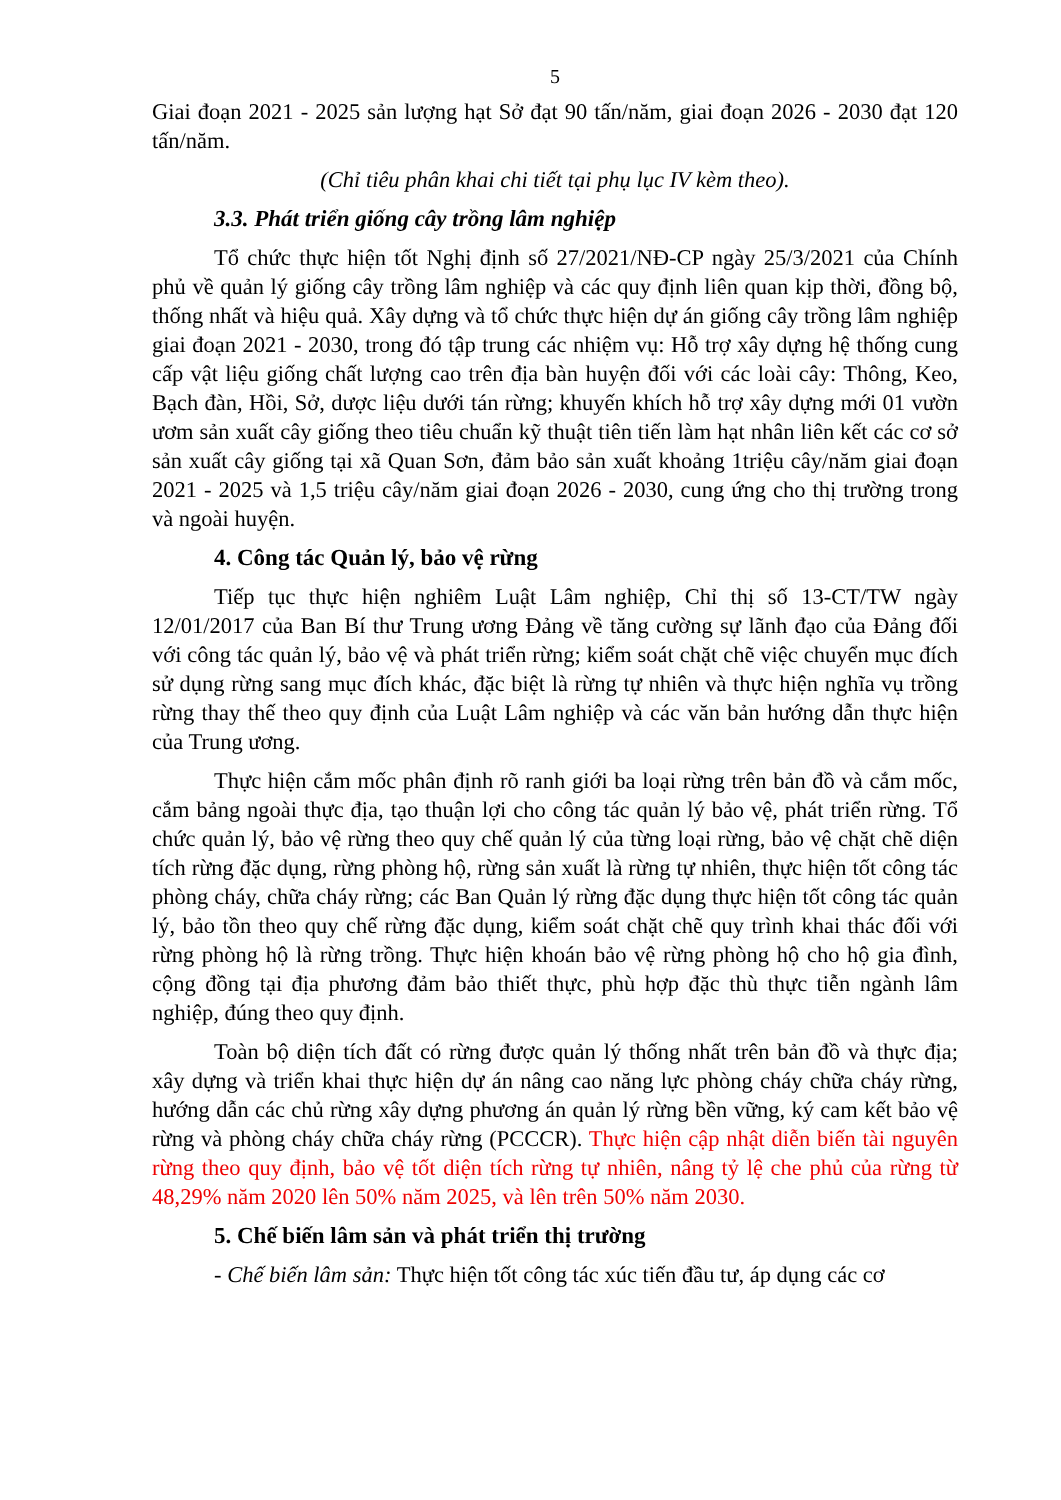5
Giai đoạn 2021 - 2025 sản lượng hạt Sở đạt 90 tấn/năm, giai đoạn 2026 - 2030 đạt 120 tấn/năm.
(Chỉ tiêu phân khai chi tiết tại phụ lục IV kèm theo).
3.3. Phát triển giống cây trồng lâm nghiệp
Tổ chức thực hiện tốt Nghị định số 27/2021/NĐ-CP ngày 25/3/2021 của Chính phủ về quản lý giống cây trồng lâm nghiệp và các quy định liên quan kịp thời, đồng bộ, thống nhất và hiệu quả. Xây dựng và tổ chức thực hiện dự án giống cây trồng lâm nghiệp giai đoạn 2021 - 2030, trong đó tập trung các nhiệm vụ: Hỗ trợ xây dựng hệ thống cung cấp vật liệu giống chất lượng cao trên địa bàn huyện đối với các loài cây: Thông, Keo, Bạch đàn, Hồi, Sở, dược liệu dưới tán rừng; khuyến khích hỗ trợ xây dựng mới 01 vườn ươm sản xuất cây giống theo tiêu chuẩn kỹ thuật tiên tiến làm hạt nhân liên kết các cơ sở sản xuất cây giống tại xã Quan Sơn, đảm bảo sản xuất khoảng 1triệu cây/năm giai đoạn 2021 - 2025 và 1,5 triệu cây/năm giai đoạn 2026 - 2030, cung ứng cho thị trường trong và ngoài huyện.
4. Công tác Quản lý, bảo vệ rừng
Tiếp tục thực hiện nghiêm Luật Lâm nghiệp, Chỉ thị số 13-CT/TW ngày 12/01/2017 của Ban Bí thư Trung ương Đảng về tăng cường sự lãnh đạo của Đảng đối với công tác quản lý, bảo vệ và phát triển rừng; kiểm soát chặt chẽ việc chuyển mục đích sử dụng rừng sang mục đích khác, đặc biệt là rừng tự nhiên và thực hiện nghĩa vụ trồng rừng thay thế theo quy định của Luật Lâm nghiệp và các văn bản hướng dẫn thực hiện của Trung ương.
Thực hiện cắm mốc phân định rõ ranh giới ba loại rừng trên bản đồ và cắm mốc, cắm bảng ngoài thực địa, tạo thuận lợi cho công tác quản lý bảo vệ, phát triển rừng. Tổ chức quản lý, bảo vệ rừng theo quy chế quản lý của từng loại rừng, bảo vệ chặt chẽ diện tích rừng đặc dụng, rừng phòng hộ, rừng sản xuất là rừng tự nhiên, thực hiện tốt công tác phòng cháy, chữa cháy rừng; các Ban Quản lý rừng đặc dụng thực hiện tốt công tác quản lý, bảo tồn theo quy chế rừng đặc dụng, kiểm soát chặt chẽ quy trình khai thác đối với rừng phòng hộ là rừng trồng. Thực hiện khoán bảo vệ rừng phòng hộ cho hộ gia đình, cộng đồng tại địa phương đảm bảo thiết thực, phù hợp đặc thù thực tiễn ngành lâm nghiệp, đúng theo quy định.
Toàn bộ diện tích đất có rừng được quản lý thống nhất trên bản đồ và thực địa; xây dựng và triển khai thực hiện dự án nâng cao năng lực phòng cháy chữa cháy rừng, hướng dẫn các chủ rừng xây dựng phương án quản lý rừng bền vững, ký cam kết bảo vệ rừng và phòng cháy chữa cháy rừng (PCCCR). Thực hiện cập nhật diễn biến tài nguyên rừng theo quy định, bảo vệ tốt diện tích rừng tự nhiên, nâng tỷ lệ che phủ của rừng từ 48,29% năm 2020 lên 50% năm 2025, và lên trên 50% năm 2030.
5. Chế biến lâm sản và phát triển thị trường
- Chế biến lâm sản: Thực hiện tốt công tác xúc tiến đầu tư, áp dụng các cơ